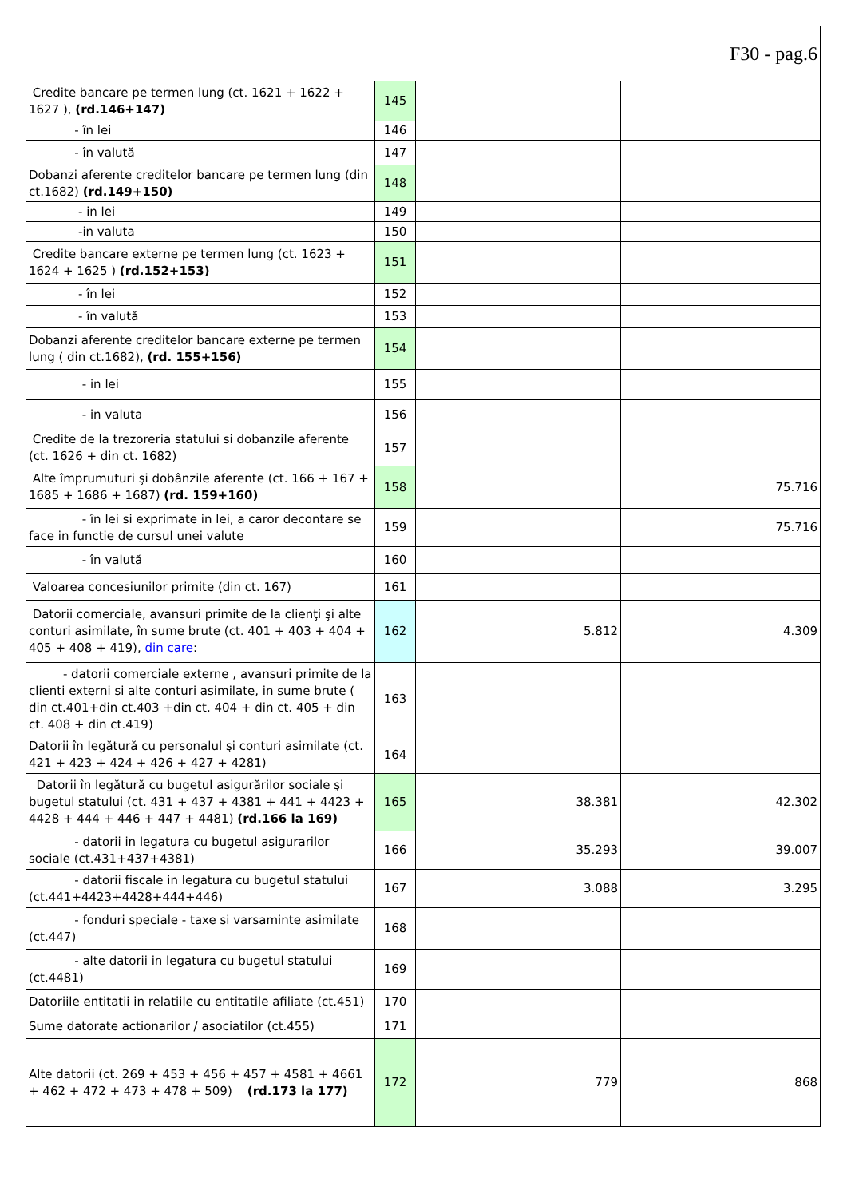| F30 - pag.6 | | | |
| Credite bancare pe termen lung (ct. 1621 + 1622 + 1627 ), (rd.146+147) | 145 | | |
| - în lei | 146 | | |
| - în valută | 147 | | |
| Dobanzi aferente creditelor bancare pe termen lung (din ct.1682) (rd.149+150) | 148 | | |
| - in lei | 149 | | |
| -in valuta | 150 | | |
| Credite bancare externe pe termen lung (ct. 1623 + 1624 + 1625 ) (rd.152+153) | 151 | | |
| - în lei | 152 | | |
| - în valută | 153 | | |
| Dobanzi aferente creditelor bancare externe pe termen lung ( din ct.1682), (rd. 155+156) | 154 | | |
| - in lei | 155 | | |
| - in valuta | 156 | | |
| Credite de la trezoreria statului si dobanzile aferente (ct. 1626 + din ct. 1682) | 157 | | |
| Alte împrumuturi şi dobânzile aferente (ct. 166 + 167 + 1685 + 1686 + 1687) (rd. 159+160) | 158 | | 75.716 |
| - în lei si exprimate in lei, a caror decontare se face in functie de cursul unei valute | 159 | | 75.716 |
| - în valută | 160 | | |
| Valoarea concesiunilor primite (din ct. 167) | 161 | | |
| Datorii comerciale, avansuri primite de la clienţi şi alte conturi asimilate, în sume brute (ct. 401 + 403 + 404 + 405 + 408 + 419), din care : | 162 | 5.812 | 4.309 |
| - datorii comerciale externe , avansuri primite de la clienti externi si alte conturi asimilate, in sume brute ( din ct.401+din ct.403 +din ct. 404 + din ct. 405 + din ct. 408 + din ct.419) | 163 | | |
| Datorii în legătură cu personalul şi conturi asimilate (ct. 421 + 423 + 424 + 426 + 427 + 4281) | 164 | | |
| Datorii în legătură cu bugetul asigurărilor sociale şi bugetul statului (ct. 431 + 437 + 4381 + 441 + 4423 + 4428 + 444 + 446 + 447 + 4481) (rd.166 la 169) | 165 | 38.381 | 42.302 |
| - datorii in legatura cu bugetul asigurarilor sociale (ct.431+437+4381) | 166 | 35.293 | 39.007 |
| - datorii fiscale in legatura cu bugetul statului (ct.441+4423+4428+444+446) | 167 | 3.088 | 3.295 |
| - fonduri speciale - taxe si varsaminte asimilate (ct.447) | 168 | | |
| - alte datorii in legatura cu bugetul statului (ct.4481) | 169 | | |
| Datoriile entitatii in relatiile cu entitatile afiliate (ct.451) | 170 | | |
| Sume datorate actionarilor / asociatilor (ct.455) | 171 | | |
| Alte datorii (ct. 269 + 453 + 456 + 457 + 4581 + 4661 + 462 + 472 + 473 + 478 + 509) (rd.173 la 177) | 172 | 779 | 868 |